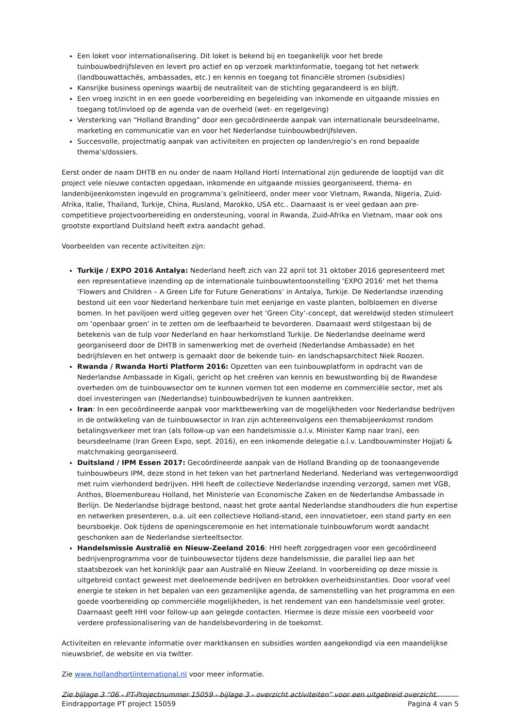Een loket voor internationalisering. Dit loket is bekend bij en toegankelijk voor het brede tuinbouwbedrijfsleven en levert pro actief en op verzoek marktinformatie, toegang tot het netwerk (landbouwattachés, ambassades, etc.) en kennis en toegang tot financiële stromen (subsidies)
Kansrijke business openings waarbij de neutraliteit van de stichting gegarandeerd is en blijft.
Een vroeg inzicht in en een goede voorbereiding en begeleiding van inkomende en uitgaande missies en toegang tot/invloed op de agenda van de overheid (wet- en regelgeving)
Versterking van “Holland Branding” door een gecoördineerde aanpak van internationale beursdeelname, marketing en communicatie van en voor het Nederlandse tuinbouwbedrijfsleven.
Succesvolle, projectmatig aanpak van activiteiten en projecten op landen/regio’s en rond bepaalde thema’s/dossiers.
Eerst onder de naam DHTB en nu onder de naam Holland Horti International zijn gedurende de looptijd van dit project vele nieuwe contacten opgedaan, inkomende en uitgaande missies georganiseerd, thema- en landenbijeenkomsten ingevuld en programma’s geïnitieerd, onder meer voor Vietnam, Rwanda, Nigeria, Zuid-Afrika, Italie, Thailand, Turkije, China, Rusland, Marokko, USA etc.. Daarnaast is er veel gedaan aan pre-competitieve projectvoorbereiding en ondersteuning, vooral in Rwanda, Zuid-Afrika en Vietnam, maar ook ons grootste exportland Duitsland heeft extra aandacht gehad.
Voorbeelden van recente activiteiten zijn:
Turkije / EXPO 2016 Antalya: Nederland heeft zich van 22 april tot 31 oktober 2016 gepresenteerd met een representatieve inzending op de internationale tuinbouwtentoonstelling 'EXPO 2016' met het thema ‘Flowers and Children – A Green Life for Future Generations’ in Antalya, Turkije. De Nederlandse inzending bestond uit een voor Nederland herkenbare tuin met eenjarige en vaste planten, bolbloemen en diverse bomen. In het paviljoen werd uitleg gegeven over het ‘Green City’-concept, dat wereldwijd steden stimuleert om ‘openbaar groen’ in te zetten om de leefbaarheid te bevorderen. Daarnaast werd stilgestaan bij de betekenis van de tulp voor Nederland en haar herkomstland Turkije. De Nederlandse deelname werd georganiseerd door de DHTB in samenwerking met de overheid (Nederlandse Ambassade) en het bedrijfsleven en het ontwerp is gemaakt door de bekende tuin- en landschapsarchitect Niek Roozen.
Rwanda / Rwanda Horti Platform 2016: Opzetten van een tuinbouwplatform in opdracht van de Nederlandse Ambassade in Kigali, gericht op het creëren van kennis en bewustwording bij de Rwandese overheden om de tuinbouwsector om te kunnen vormen tot een moderne en commerciële sector, met als doel investeringen van (Nederlandse) tuinbouwbedrijven te kunnen aantrekken.
Iran: In een gecoördineerde aanpak voor marktbewerking van de mogelijkheden voor Nederlandse bedrijven in de ontwikkeling van de tuinbouwsector in Iran zijn achtereenvolgens een themabijeenkomst rondom betalingsverkeer met Iran (als follow-up van een handelsmissie o.l.v. Minister Kamp naar Iran), een beursdeelname (Iran Green Expo, sept. 2016), en een inkomende delegatie o.l.v. Landbouwminster Hojjati & matchmaking georganiseerd.
Duitsland / IPM Essen 2017: Gecoördineerde aanpak van de Holland Branding op de toonaangevende tuinbouwbeurs IPM, deze stond in het teken van het partnerland Nederland. Nederland was vertegenwoordigd met ruim vierhonderd bedrijven. HHI heeft de collectieve Nederlandse inzending verzorgd, samen met VGB, Anthos, Bloemenbureau Holland, het Ministerie van Economische Zaken en de Nederlandse Ambassade in Berlijn. De Nederlandse bijdrage bestond, naast het grote aantal Nederlandse standhouders die hun expertise en netwerken presenteren, o.a. uit een collectieve Holland-stand, een innovatietoer, een stand party en een beursboekje. Ook tijdens de openingsceremonie en het internationale tuinbouwforum wordt aandacht geschonken aan de Nederlandse sierteeltsector.
Handelsmissie Australië en Nieuw-Zeeland 2016: HHI heeft zorggedragen voor een gecoördineerd bedrijvenprogramma voor de tuinbouwsector tijdens deze handelsmissie, die parallel liep aan het staatsbezoek van het koninklijk paar aan Australië en Nieuw Zeeland. In voorbereiding op deze missie is uitgebreid contact geweest met deelnemende bedrijven en betrokken overheidsinstanties. Door vooraf veel energie te steken in het bepalen van een gezamenlijke agenda, de samenstelling van het programma en een goede voorbereiding op commerciële mogelijkheden, is het rendement van een handelsmissie veel groter. Daarnaast geeft HHI voor follow-up aan gelegde contacten. Hiermee is deze missie een voorbeeld voor verdere professionalisering van de handelsbevordering in de toekomst.
Activiteiten en relevante informatie over marktkansen en subsidies worden aangekondigd via een maandelijkse nieuwsbrief, de website en via twitter.
Zie www.hollandhortiinternational.nl voor meer informatie.
Zie bijlage 3 “06 - PT-Projectnummer 15059 - bijlage 3 - overzicht activiteiten” voor een uitgebreid overzicht.
Eindrapportage PT project 15059 Pagina 4 van 5